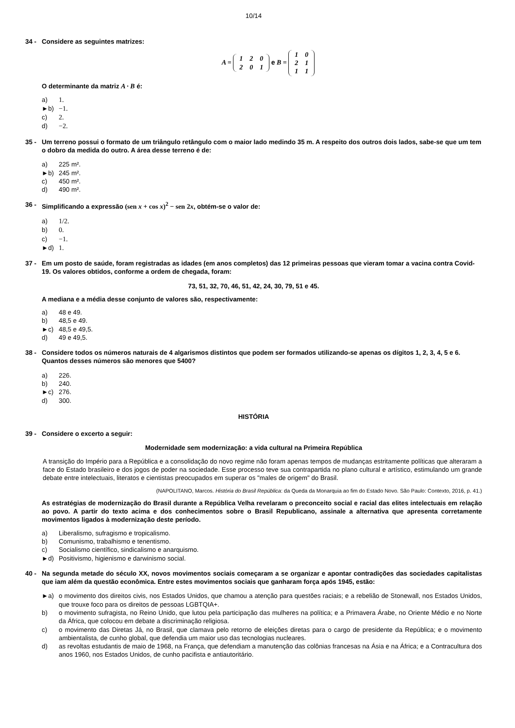10/14
34 - Considere as seguintes matrizes:
A =
| 1 | 2 | 0 |
| 2 | 0 | 1 |
e B =
| 1 | 0 |
| 2 | 1 |
| 1 | 1 |
O determinante da matriz A · B é:
a) 1.
►b) −1.
c) 2.
d) −2.
35 - Um terreno possui o formato de um triângulo retângulo com o maior lado medindo 35 m. A respeito dos outros dois lados, sabe-se que um tem o dobro da medida do outro. A área desse terreno é de:
a) 225 m².
►b) 245 m².
c) 450 m².
d) 490 m².
36 - Simplificando a expressão (sen x + cos x)<sup>2</sup> − sen 2x, obtém-se o valor de:
a) 1/2.
b) 0.
c) −1.
►d) 1.
37 - Em um posto de saúde, foram registradas as idades (em anos completos) das 12 primeiras pessoas que vieram tomar a vacina contra Covid-19. Os valores obtidos, conforme a ordem de chegada, foram:
73, 51, 32, 70, 46, 51, 42, 24, 30, 79, 51 e 45.
A mediana e a média desse conjunto de valores são, respectivamente:
a) 48 e 49.
b) 48,5 e 49.
►c) 48,5 e 49,5.
d) 49 e 49,5.
38 - Considere todos os números naturais de 4 algarismos distintos que podem ser formados utilizando-se apenas os dígitos 1, 2, 3, 4, 5 e 6. Quantos desses números são menores que 5400?
a) 226.
b) 240.
►c) 276.
d) 300.
HISTÓRIA
39 - Considere o excerto a seguir:
Modernidade sem modernização: a vida cultural na Primeira República
A transição do Império para a República e a consolidação do novo regime não foram apenas tempos de mudanças estritamente políticas que alteraram a face do Estado brasileiro e dos jogos de poder na sociedade. Esse processo teve sua contrapartida no plano cultural e artístico, estimulando um grande debate entre intelectuais, literatos e cientistas preocupados em superar os "males de origem" do Brasil.
(NAPOLITANO, Marcos. História do Brasil República: da Queda da Monarquia ao fim do Estado Novo. São Paulo: Contexto, 2016, p. 41.)
As estratégias de modernização do Brasil durante a República Velha revelaram o preconceito social e racial das elites intelectuais em relação ao povo. A partir do texto acima e dos conhecimentos sobre o Brasil Republicano, assinale a alternativa que apresenta corretamente movimentos ligados à modernização deste período.
a) Liberalismo, sufragismo e tropicalismo.
b) Comunismo, trabalhismo e tenentismo.
c) Socialismo científico, sindicalismo e anarquismo.
►d) Positivismo, higienismo e darwinismo social.
40 - Na segunda metade do século XX, novos movimentos sociais começaram a se organizar e apontar contradições das sociedades capitalistas que iam além da questão econômica. Entre estes movimentos sociais que ganharam força após 1945, estão:
►a) o movimento dos direitos civis, nos Estados Unidos, que chamou a atenção para questões raciais; e a rebelião de Stonewall, nos Estados Unidos, que trouxe foco para os direitos de pessoas LGBTQIA+.
b) o movimento sufragista, no Reino Unido, que lutou pela participação das mulheres na política; e a Primavera Árabe, no Oriente Médio e no Norte da África, que colocou em debate a discriminação religiosa.
c) o movimento das Diretas Já, no Brasil, que clamava pelo retorno de eleições diretas para o cargo de presidente da República; e o movimento ambientalista, de cunho global, que defendia um maior uso das tecnologias nucleares.
d) as revoltas estudantis de maio de 1968, na França, que defendiam a manutenção das colônias francesas na Ásia e na África; e a Contracultura dos anos 1960, nos Estados Unidos, de cunho pacifista e antiautoritário.